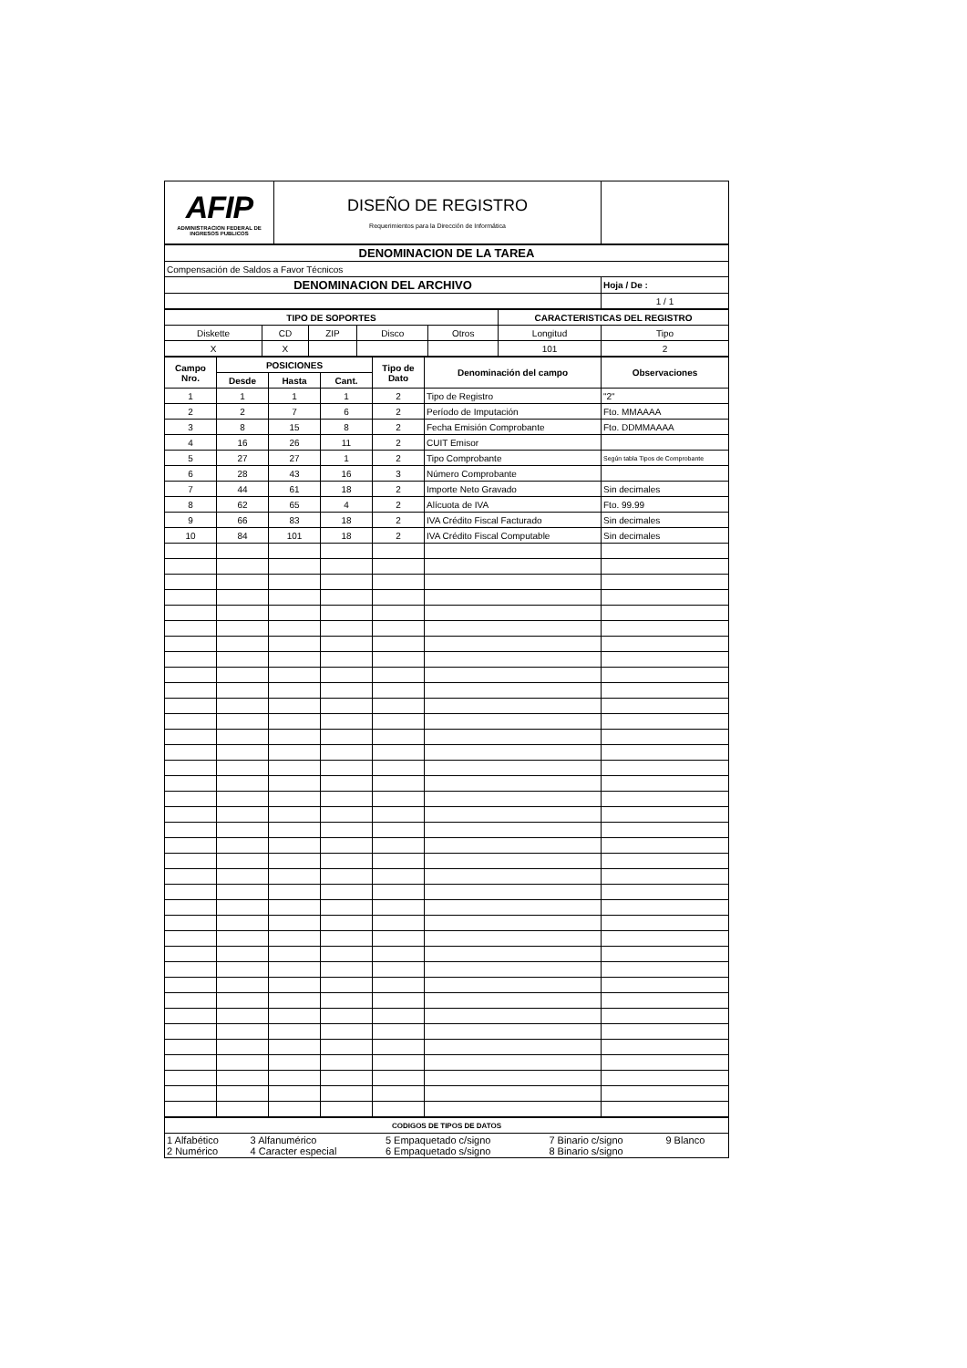| AFIP ADMINISTRACION FEDERAL DE INGRESOS PUBLICOS | DISEÑO DE REGISTRO Requerimientos para la Dirección de Informática | |
| DENOMINACION DE LA TAREA | |
| --- | --- |
| Compensación de Saldos a Favor Técnicos | |
| DENOMINACION DEL ARCHIVO | Hoja / De : |
| | 1 / 1 |
| TIPO DE SOPORTES | | | | | CARACTERISTICAS DEL REGISTRO | |
| --- | --- | --- | --- | --- | --- | --- |
| Diskette | CD | ZIP | Disco | Otros | Longitud | Tipo |
| X | X | | | | 101 | 2 |
| Campo Nro. | POSICIONES | | | Tipo de Dato | Denominación del campo | Observaciones |
| --- | --- | --- | --- | --- | --- | --- |
| | Desde | Hasta | Cant. | | | |
| 1 | 1 | 1 | 1 | 2 | Tipo de Registro | "2" |
| 2 | 2 | 7 | 6 | 2 | Período de Imputación | Fto. MMAAAA |
| 3 | 8 | 15 | 8 | 2 | Fecha Emisión Comprobante | Fto. DDMMAAAA |
| 4 | 16 | 26 | 11 | 2 | CUIT Emisor | |
| 5 | 27 | 27 | 1 | 2 | Tipo Comprobante | Según tabla Tipos de Comprobante |
| 6 | 28 | 43 | 16 | 3 | Número Comprobante | |
| 7 | 44 | 61 | 18 | 2 | Importe Neto Gravado | Sin decimales |
| 8 | 62 | 65 | 4 | 2 | Alícuota de IVA | Fto. 99.99 |
| 9 | 66 | 83 | 18 | 2 | IVA Crédito Fiscal Facturado | Sin decimales |
| 10 | 84 | 101 | 18 | 2 | IVA Crédito Fiscal Computable | Sin decimales |
| CODIGOS DE TIPOS DE DATOS | | | | |
| --- | --- | --- | --- | --- |
| 1 Alfabético 2 Numérico | 3 Alfanumérico 4 Caracter especial | 5 Empaquetado c/signo 6 Empaquetado s/signo | 7 Binario c/signo 8 Binario s/signo | 9 Blanco |